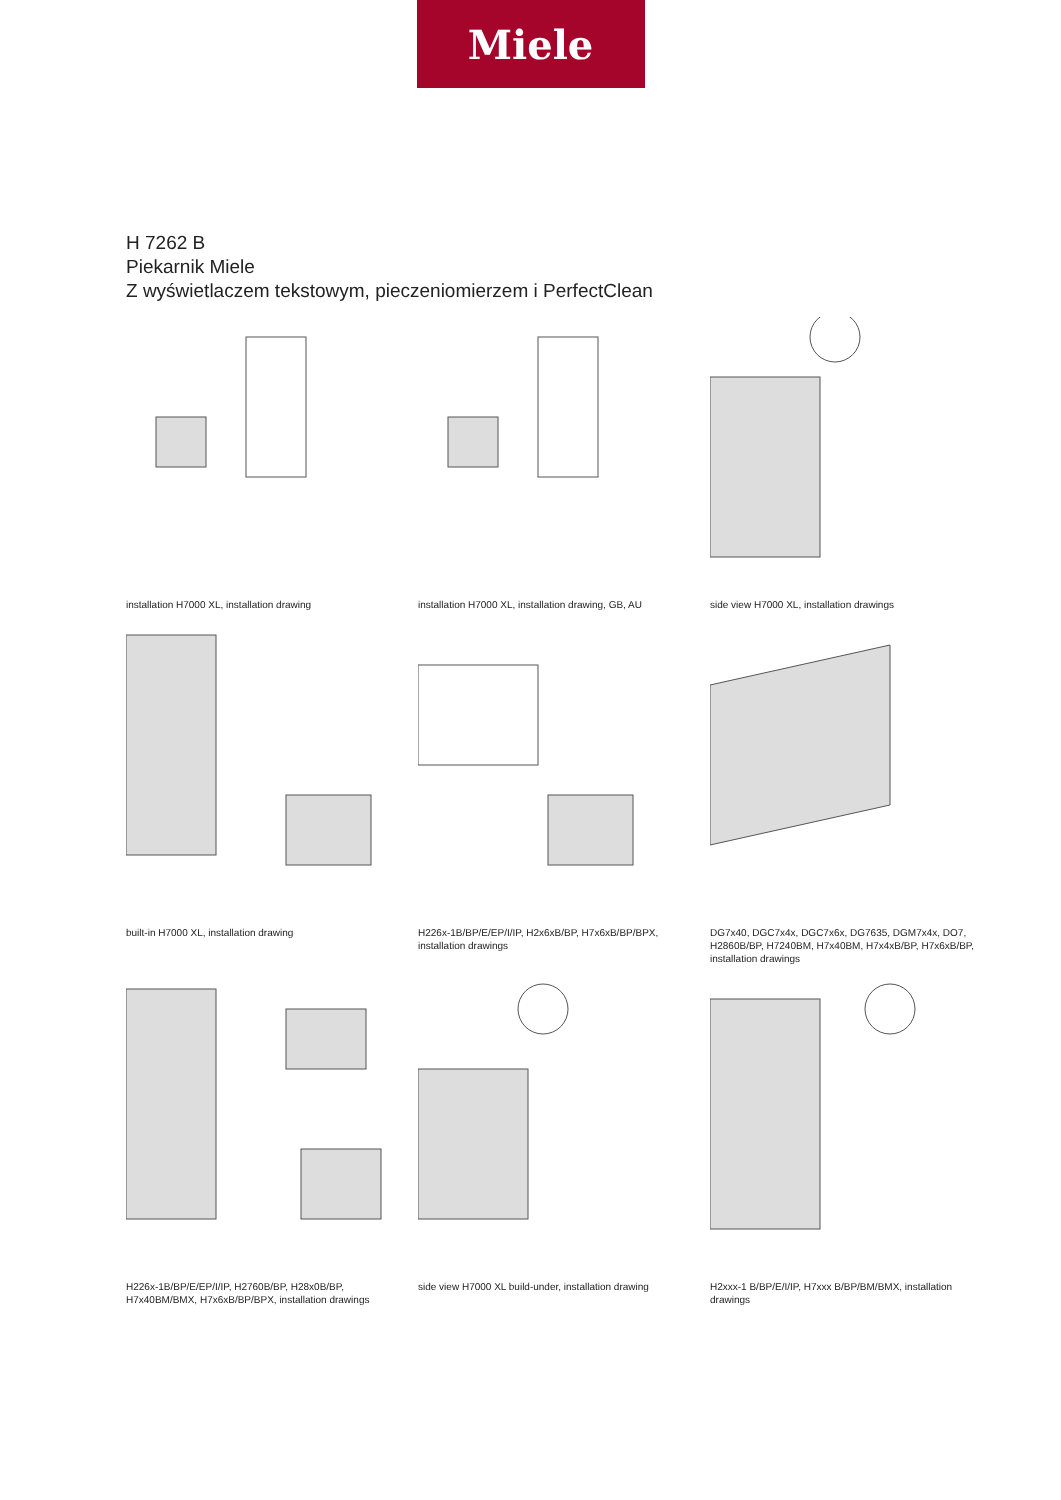Miele
H 7262 B
Piekarnik Miele
Z wyświetlaczem tekstowym, pieczeniomierzem i PerfectClean
installation H7000 XL, installation drawing
installation H7000 XL, installation drawing, GB, AU
side view H7000 XL, installation drawings
built-in H7000 XL, installation drawing
H226x-1B/BP/E/EP/I/IP, H2x6xB/BP, H7x6xB/BP/BPX, installation drawings
DG7x40, DGC7x4x, DGC7x6x, DG7635, DGM7x4x, DO7, H2860B/BP, H7240BM, H7x40BM, H7x4xB/BP, H7x6xB/BP, installation drawings
H226x-1B/BP/E/EP/I/IP, H2760B/BP, H28x0B/BP, H7x40BM/BMX, H7x6xB/BP/BPX, installation drawings
side view H7000 XL build-under, installation drawing
H2xxx-1 B/BP/E/I/IP, H7xxx B/BP/BM/BMX, installation drawings